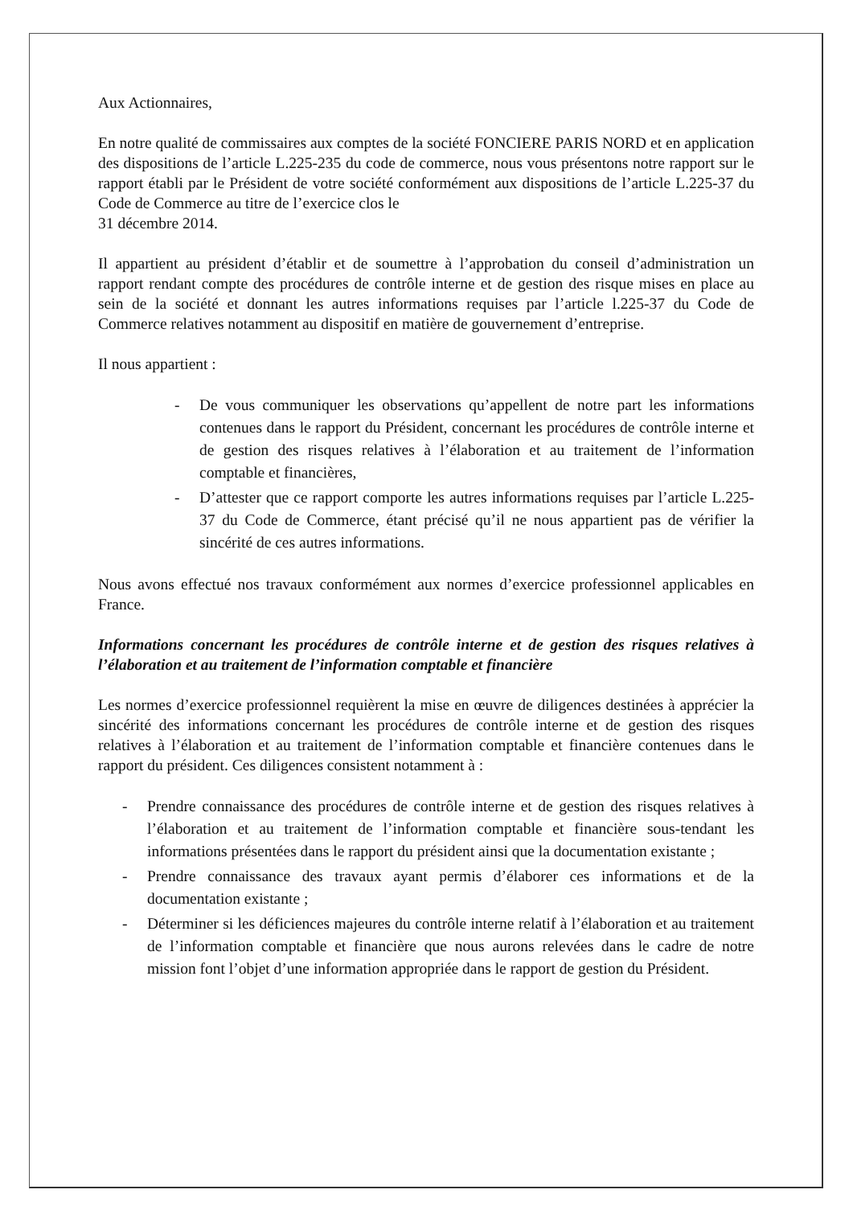Aux Actionnaires,
En notre qualité de commissaires aux comptes de la société FONCIERE PARIS NORD et en application des dispositions de l’article L.225-235 du code de commerce, nous vous présentons notre rapport sur le rapport établi par le Président de votre société conformément aux dispositions de l’article L.225-37 du Code de Commerce au titre de l’exercice clos le
31 décembre 2014.
Il appartient au président d’établir et de soumettre à l’approbation du conseil d’administration un rapport rendant compte des procédures de contrôle interne et de gestion des risque mises en place au sein de la société et donnant les autres informations requises par l’article l.225-37 du Code de Commerce relatives notamment au dispositif en matière de gouvernement d’entreprise.
Il nous appartient :
- De vous communiquer les observations qu’appellent de notre part les informations contenues dans le rapport du Président, concernant les procédures de contrôle interne et de gestion des risques relatives à l’élaboration et au traitement de l’information comptable et financières,
- D’attester que ce rapport comporte les autres informations requises par l’article L.225-37 du Code de Commerce, étant précisé qu’il ne nous appartient pas de vérifier la sincérité de ces autres informations.
Nous avons effectué nos travaux conformément aux normes d’exercice professionnel applicables en France.
Informations concernant les procédures de contrôle interne et de gestion des risques relatives à l’élaboration et au traitement de l’information comptable et financière
Les normes d’exercice professionnel requièrent la mise en œuvre de diligences destinées à apprécier la sincérité des informations concernant les procédures de contrôle interne et de gestion des risques relatives à l’élaboration et au traitement de l’information comptable et financière contenues dans le rapport du président. Ces diligences consistent notamment à :
- Prendre connaissance des procédures de contrôle interne et de gestion des risques relatives à l’élaboration et au traitement de l’information comptable et financière sous-tendant les informations présentées dans le rapport du président ainsi que la documentation existante ;
- Prendre connaissance des travaux ayant permis d’élaborer ces informations et de la documentation existante ;
- Déterminer si les déficiences majeures du contrôle interne relatif à l’élaboration et au traitement de l’information comptable et financière que nous aurons relevées dans le cadre de notre mission font l’objet d’une information appropriée dans le rapport de gestion du Président.